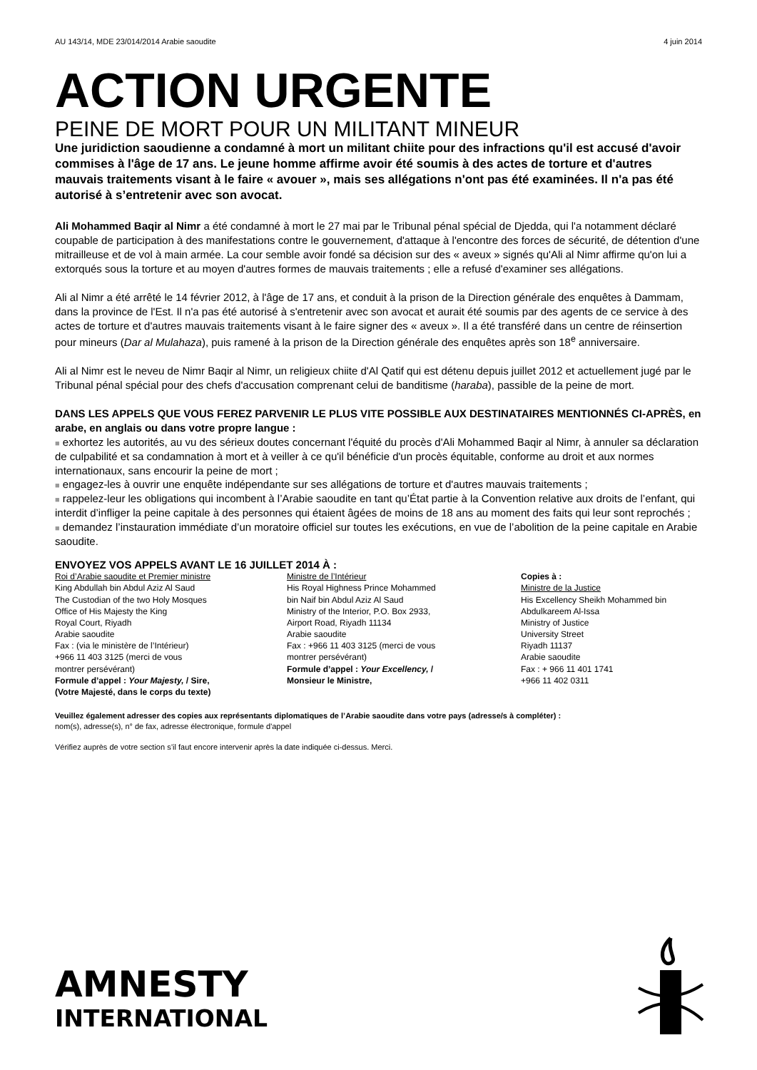AU 143/14, MDE 23/014/2014 Arabie saoudite 4 juin 2014
ACTION URGENTE
PEINE DE MORT POUR UN MILITANT MINEUR
Une juridiction saoudienne a condamné à mort un militant chiite pour des infractions qu'il est accusé d'avoir commises à l'âge de 17 ans. Le jeune homme affirme avoir été soumis à des actes de torture et d'autres mauvais traitements visant à le faire « avouer », mais ses allégations n'ont pas été examinées. Il n'a pas été autorisé à s’entretenir avec son avocat.
Ali Mohammed Baqir al Nimr a été condamné à mort le 27 mai par le Tribunal pénal spécial de Djedda, qui l'a notamment déclaré coupable de participation à des manifestations contre le gouvernement, d'attaque à l'encontre des forces de sécurité, de détention d'une mitrailleuse et de vol à main armée. La cour semble avoir fondé sa décision sur des « aveux » signés qu'Ali al Nimr affirme qu'on lui a extorqués sous la torture et au moyen d'autres formes de mauvais traitements ; elle a refusé d'examiner ses allégations.
Ali al Nimr a été arrêté le 14 février 2012, à l'âge de 17 ans, et conduit à la prison de la Direction générale des enquêtes à Dammam, dans la province de l'Est. Il n'a pas été autorisé à s'entretenir avec son avocat et aurait été soumis par des agents de ce service à des actes de torture et d'autres mauvais traitements visant à le faire signer des « aveux ». Il a été transféré dans un centre de réinsertion pour mineurs (Dar al Mulahaza), puis ramené à la prison de la Direction générale des enquêtes après son 18<sup>e</sup> anniversaire.
Ali al Nimr est le neveu de Nimr Baqir al Nimr, un religieux chiite d'Al Qatif qui est détenu depuis juillet 2012 et actuellement jugé par le Tribunal pénal spécial pour des chefs d'accusation comprenant celui de banditisme (haraba), passible de la peine de mort.
DANS LES APPELS QUE VOUS FEREZ PARVENIR LE PLUS VITE POSSIBLE AUX DESTINATAIRES MENTIONNÉS CI-APRÈS, en arabe, en anglais ou dans votre propre langue :
■ exhortez les autorités, au vu des sérieux doutes concernant l'équité du procès d'Ali Mohammed Baqir al Nimr, à annuler sa déclaration de culpabilité et sa condamnation à mort et à veiller à ce qu'il bénéficie d'un procès équitable, conforme au droit et aux normes internationaux, sans encourir la peine de mort ;
■ engagez-les à ouvrir une enquête indépendante sur ses allégations de torture et d'autres mauvais traitements ;
■ rappelez-leur les obligations qui incombent à l’Arabie saoudite en tant qu’État partie à la Convention relative aux droits de l’enfant, qui interdit d’infliger la peine capitale à des personnes qui étaient âgées de moins de 18 ans au moment des faits qui leur sont reprochés ;
■ demandez l’instauration immédiate d’un moratoire officiel sur toutes les exécutions, en vue de l’abolition de la peine capitale en Arabie saoudite.
ENVOYEZ VOS APPELS AVANT LE 16 JUILLET 2014 À :
Roi d’Arabie saoudite et Premier ministre
King Abdullah bin Abdul Aziz Al Saud
The Custodian of the two Holy Mosques
Office of His Majesty the King
Royal Court, Riyadh
Arabie saoudite
Fax : (via le ministère de l’Intérieur)
+966 11 403 3125 (merci de vous
montrer persévérant)
Formule d’appel : Your Majesty, / Sire,
(Votre Majesté, dans le corps du texte)
­Ministre de l’Intérieur
His Royal Highness Prince Mohammed
bin Naif bin Abdul Aziz Al Saud
Ministry of the Interior, P.O. Box 2933,
Airport Road, Riyadh 11134
Arabie saoudite
Fax : +966 11 403 3125 (merci de vous
montrer persévérant)
Formule d’appel : Your Excellency, /
Monsieur le Ministre,
Copies à :
Ministre de la Justice
His Excellency Sheikh Mohammed bin
Abdulkareem Al-Issa
Ministry of Justice
University Street
Riyadh 11137
Arabie saoudite
Fax : + 966 11 401 1741
+966 11 402 0311
Veuillez également adresser des copies aux représentants diplomatiques de l’Arabie saoudite dans votre pays (adresse/s à compléter) :
nom(s), adresse(s), n° de fax, adresse électronique, formule d'appel
Vérifiez auprès de votre section s’il faut encore intervenir après la date indiquée ci-dessus. Merci.
AMNESTY
INTERNATIONAL